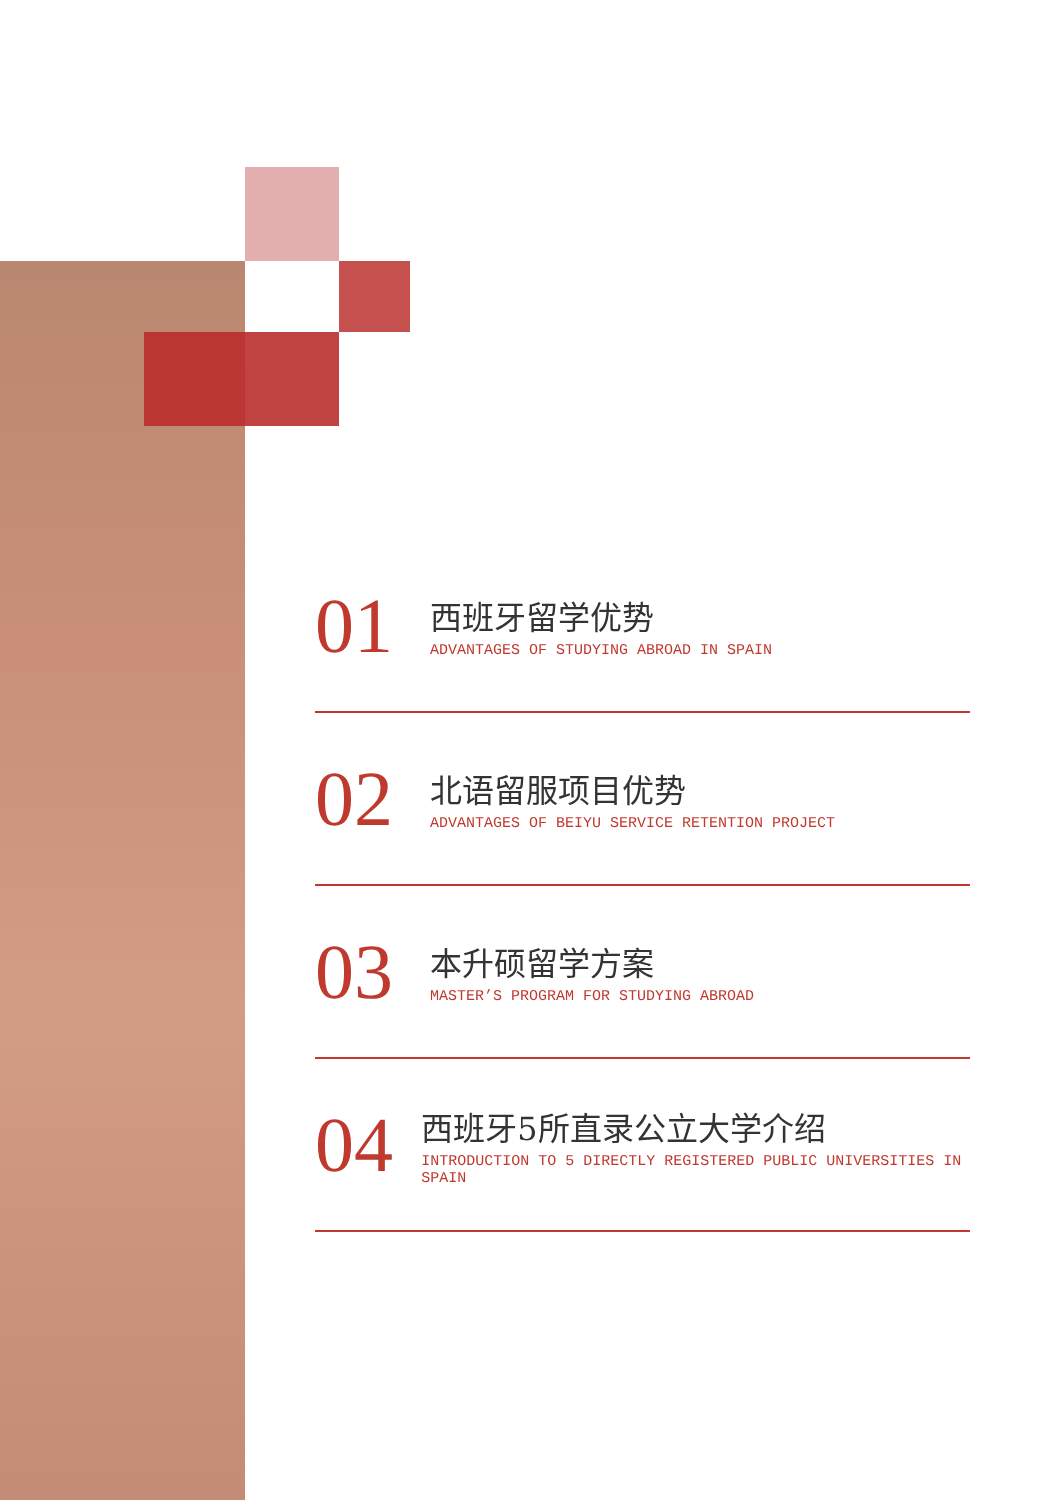01
西班牙留学优势
ADVANTAGES OF STUDYING ABROAD IN SPAIN
02
北语留服项目优势
ADVANTAGES OF BEIYU SERVICE RETENTION PROJECT
03
本升硕留学方案
MASTER’S PROGRAM FOR STUDYING ABROAD
04
西班牙5所直录公立大学介绍
INTRODUCTION TO 5 DIRECTLY REGISTERED PUBLIC UNIVERSITIES IN SPAIN